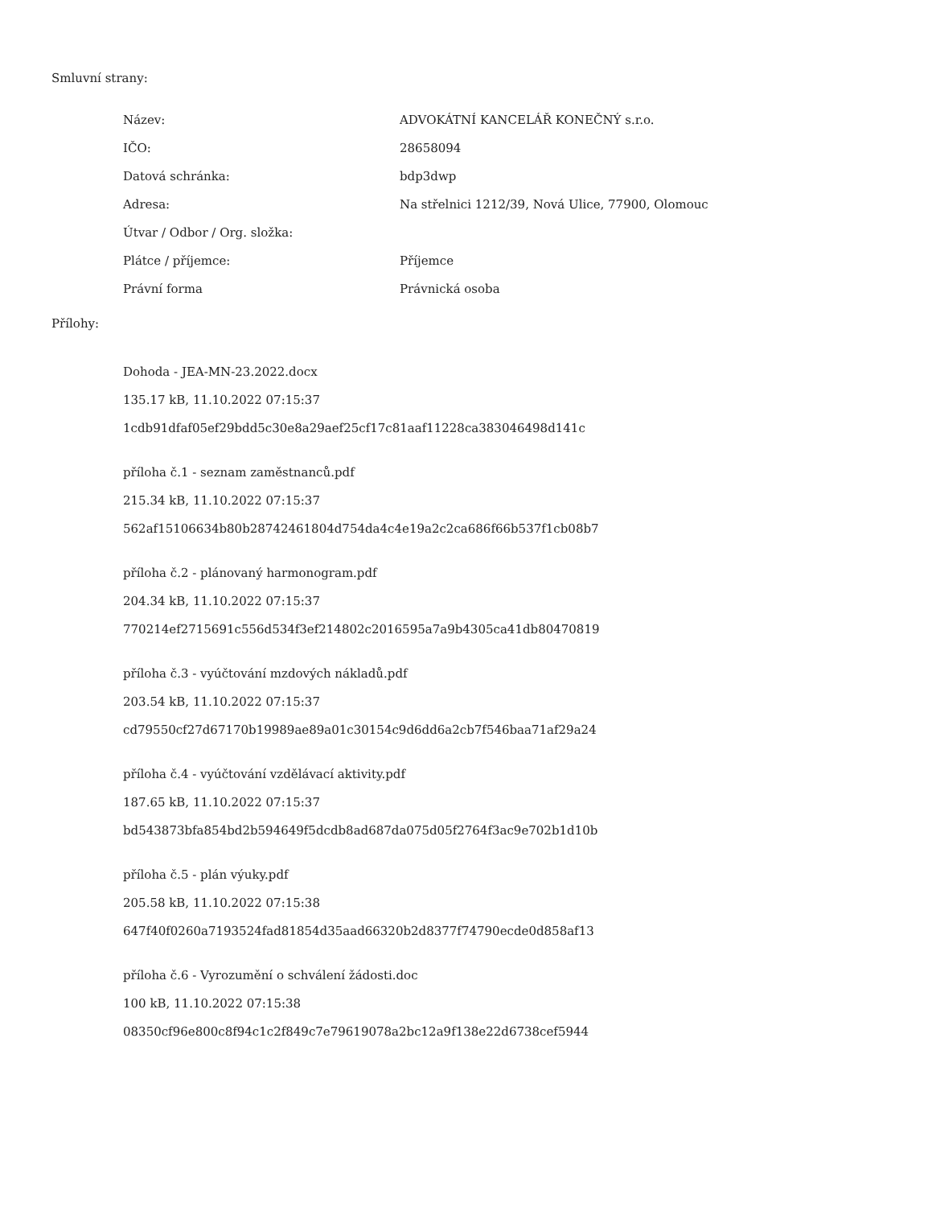Smluvní strany:
| Název: | ADVOKÁTNÍ KANCELÁŘ KONEČNÝ s.r.o. |
| IČO: | 28658094 |
| Datová schránka: | bdp3dwp |
| Adresa: | Na střelnici 1212/39, Nová Ulice, 77900, Olomouc |
| Útvar / Odbor / Org. složka: | |
| Plátce / příjemce: | Příjemce |
| Právní forma | Právnická osoba |
Přílohy:
Dohoda - JEA-MN-23.2022.docx
135.17 kB, 11.10.2022 07:15:37
1cdb91dfaf05ef29bdd5c30e8a29aef25cf17c81aaf11228ca383046498d141c
příloha č.1 - seznam zaměstnanců.pdf
215.34 kB, 11.10.2022 07:15:37
562af15106634b80b28742461804d754da4c4e19a2c2ca686f66b537f1cb08b7
příloha č.2 - plánovaný harmonogram.pdf
204.34 kB, 11.10.2022 07:15:37
770214ef2715691c556d534f3ef214802c2016595a7a9b4305ca41db80470819
příloha č.3 - vyúčtování mzdových nákladů.pdf
203.54 kB, 11.10.2022 07:15:37
cd79550cf27d67170b19989ae89a01c30154c9d6dd6a2cb7f546baa71af29a24
příloha č.4 - vyúčtování vzdělávací aktivity.pdf
187.65 kB, 11.10.2022 07:15:37
bd543873bfa854bd2b594649f5dcdb8ad687da075d05f2764f3ac9e702b1d10b
příloha č.5 - plán výuky.pdf
205.58 kB, 11.10.2022 07:15:38
647f40f0260a7193524fad81854d35aad66320b2d8377f74790ecde0d858af13
příloha č.6 - Vyrozumění o schválení žádosti.doc
100 kB, 11.10.2022 07:15:38
08350cf96e800c8f94c1c2f849c7e79619078a2bc12a9f138e22d6738cef5944